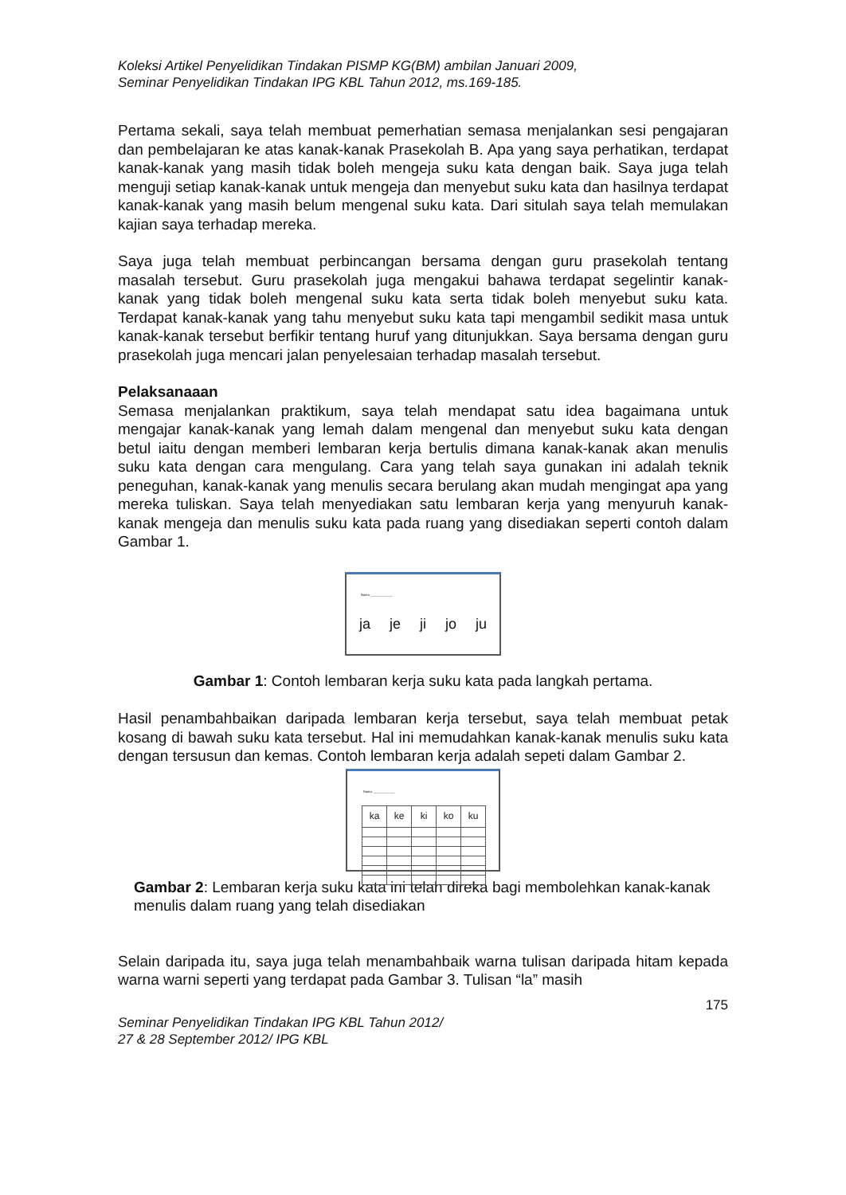Koleksi Artikel Penyelidikan Tindakan PISMP KG(BM) ambilan Januari 2009,
Seminar Penyelidikan Tindakan IPG KBL Tahun 2012, ms.169-185.
Pertama sekali, saya telah membuat pemerhatian semasa menjalankan sesi pengajaran dan pembelajaran ke atas kanak-kanak Prasekolah B. Apa yang saya perhatikan, terdapat kanak-kanak yang masih tidak boleh mengeja suku kata dengan baik. Saya juga telah menguji setiap kanak-kanak untuk mengeja dan menyebut suku kata dan hasilnya terdapat kanak-kanak yang masih belum mengenal suku kata. Dari situlah saya telah memulakan kajian saya terhadap mereka.
Saya juga telah membuat perbincangan bersama dengan guru prasekolah tentang masalah tersebut. Guru prasekolah juga mengakui bahawa terdapat segelintir kanak-kanak yang tidak boleh mengenal suku kata serta tidak boleh menyebut suku kata. Terdapat kanak-kanak yang tahu menyebut suku kata tapi mengambil sedikit masa untuk kanak-kanak tersebut berfikir tentang huruf yang ditunjukkan. Saya bersama dengan guru prasekolah juga mencari jalan penyelesaian terhadap masalah tersebut.
Pelaksanaaan
Semasa menjalankan praktikum, saya telah mendapat satu idea bagaimana untuk mengajar kanak-kanak yang lemah dalam mengenal dan menyebut suku kata dengan betul iaitu dengan memberi lembaran kerja bertulis dimana kanak-kanak akan menulis suku kata dengan cara mengulang. Cara yang telah saya gunakan ini adalah teknik peneguhan, kanak-kanak yang menulis secara berulang akan mudah mengingat apa yang mereka tuliskan. Saya telah menyediakan satu lembaran kerja yang menyuruh kanak-kanak mengeja dan menulis suku kata pada ruang yang disediakan seperti contoh dalam Gambar 1.
Nama: ____________
ja je ji jo ju
Gambar 1: Contoh lembaran kerja suku kata pada langkah pertama.
Hasil penambahbaikan daripada lembaran kerja tersebut, saya telah membuat petak kosang di bawah suku kata tersebut. Hal ini memudahkan kanak-kanak menulis suku kata dengan tersusun dan kemas. Contoh lembaran kerja adalah sepeti dalam Gambar 2.
Nama: ____________
| ka | ke | ki | ko | ku |
Gambar 2: Lembaran kerja suku kata ini telah direka bagi membolehkan kanak-kanak menulis dalam ruang yang telah disediakan
Selain daripada itu, saya juga telah menambahbaik warna tulisan daripada hitam kepada warna warni seperti yang terdapat pada Gambar 3. Tulisan “la” masih
175
Seminar Penyelidikan Tindakan IPG KBL Tahun 2012/
27 & 28 September 2012/ IPG KBL